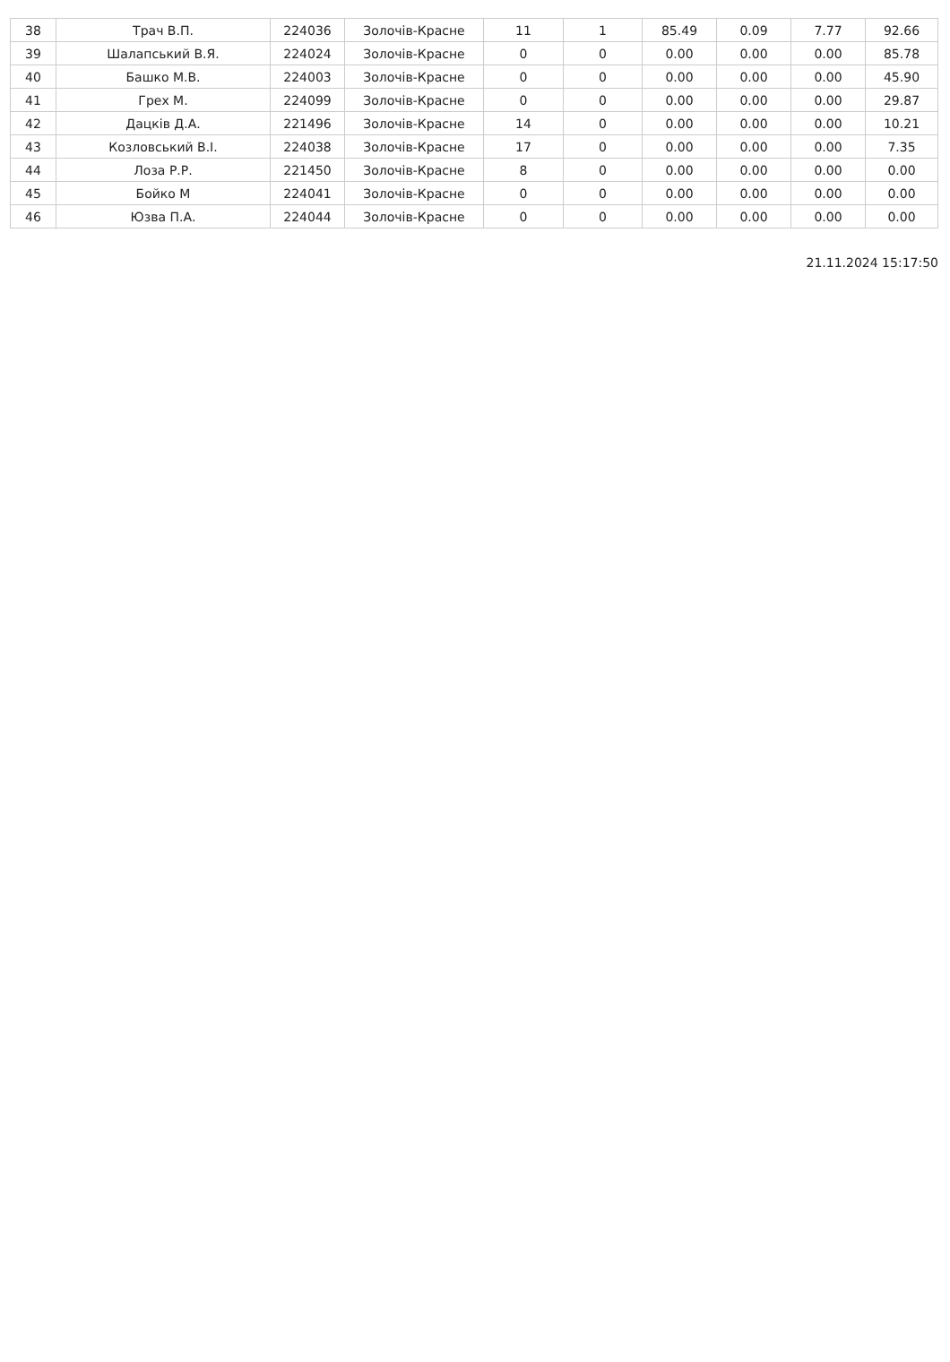| 38 | Трач В.П. | 224036 | Золочів-Красне | 11 | 1 | 85.49 | 0.09 | 7.77 | 92.66 |
| 39 | Шалапський В.Я. | 224024 | Золочів-Красне | 0 | 0 | 0.00 | 0.00 | 0.00 | 85.78 |
| 40 | Башко М.В. | 224003 | Золочів-Красне | 0 | 0 | 0.00 | 0.00 | 0.00 | 45.90 |
| 41 | Грех М. | 224099 | Золочів-Красне | 0 | 0 | 0.00 | 0.00 | 0.00 | 29.87 |
| 42 | Дацків Д.А. | 221496 | Золочів-Красне | 14 | 0 | 0.00 | 0.00 | 0.00 | 10.21 |
| 43 | Козловський В.І. | 224038 | Золочів-Красне | 17 | 0 | 0.00 | 0.00 | 0.00 | 7.35 |
| 44 | Лоза Р.Р. | 221450 | Золочів-Красне | 8 | 0 | 0.00 | 0.00 | 0.00 | 0.00 |
| 45 | Бойко М | 224041 | Золочів-Красне | 0 | 0 | 0.00 | 0.00 | 0.00 | 0.00 |
| 46 | Юзва П.А. | 224044 | Золочів-Красне | 0 | 0 | 0.00 | 0.00 | 0.00 | 0.00 |
21.11.2024 15:17:50